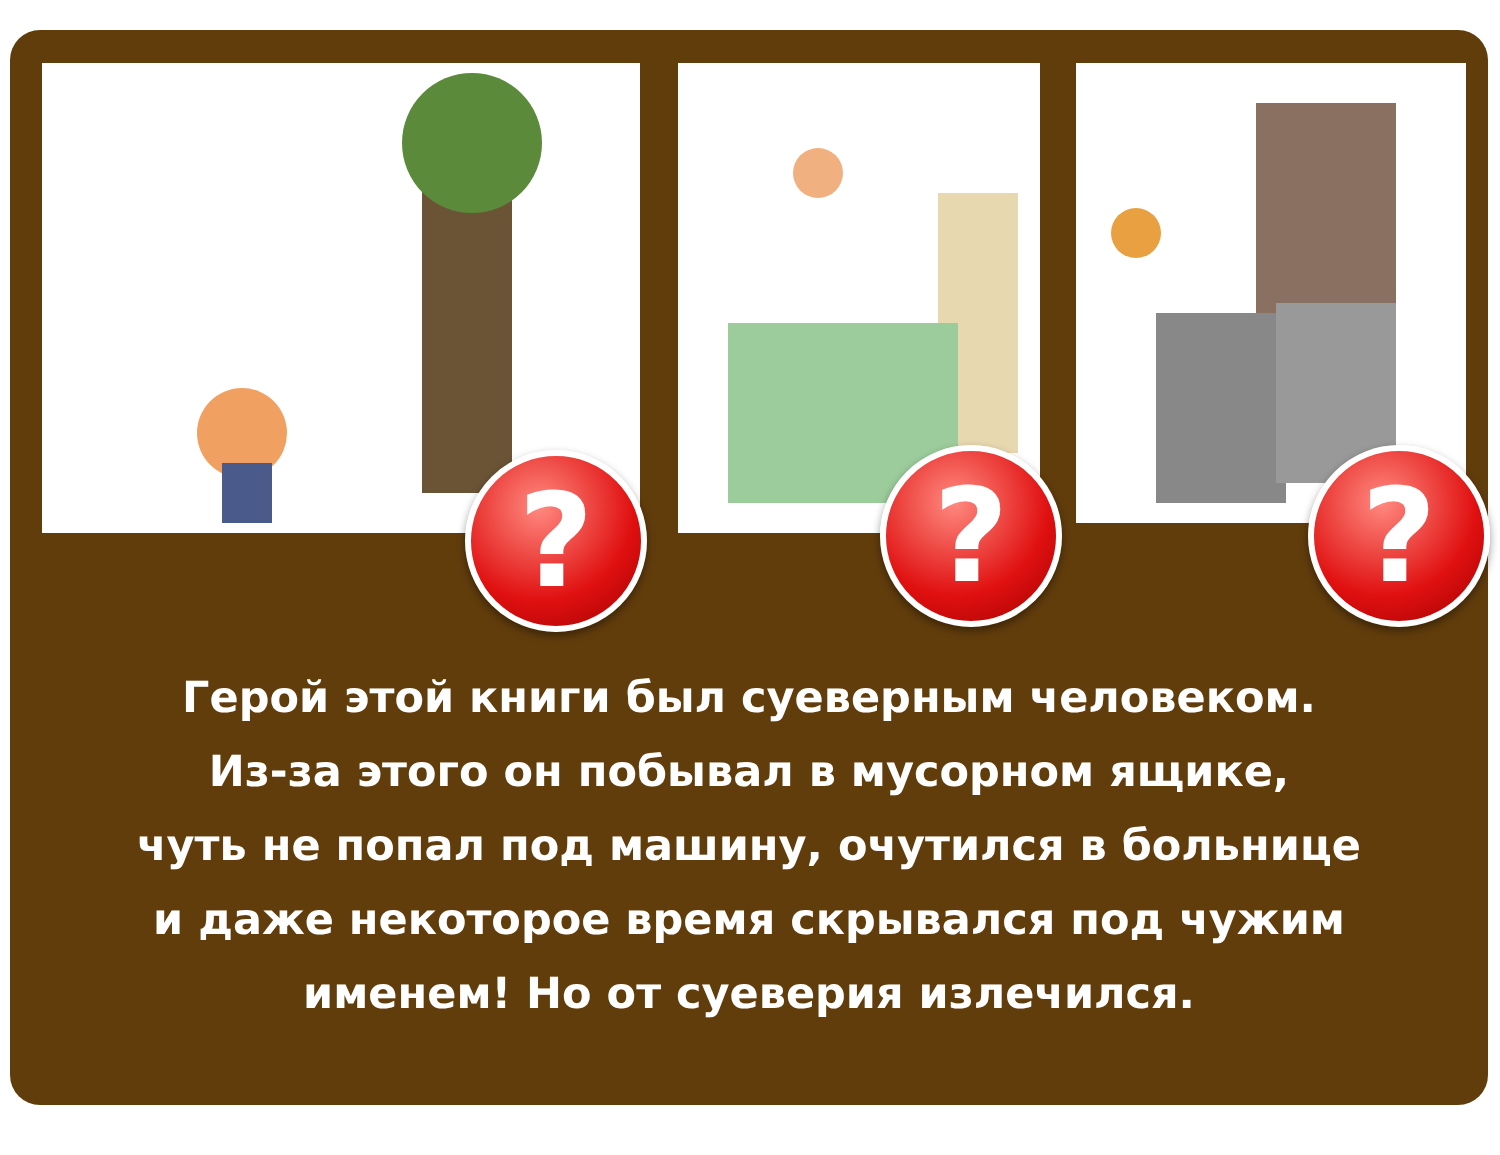? ? ?
Герой этой книги был суеверным человеком.
Из-за этого он побывал в мусорном ящике,
чуть не попал под машину, очутился в больнице
и даже некоторое время скрывался под чужим
именем! Но от суеверия излечился.